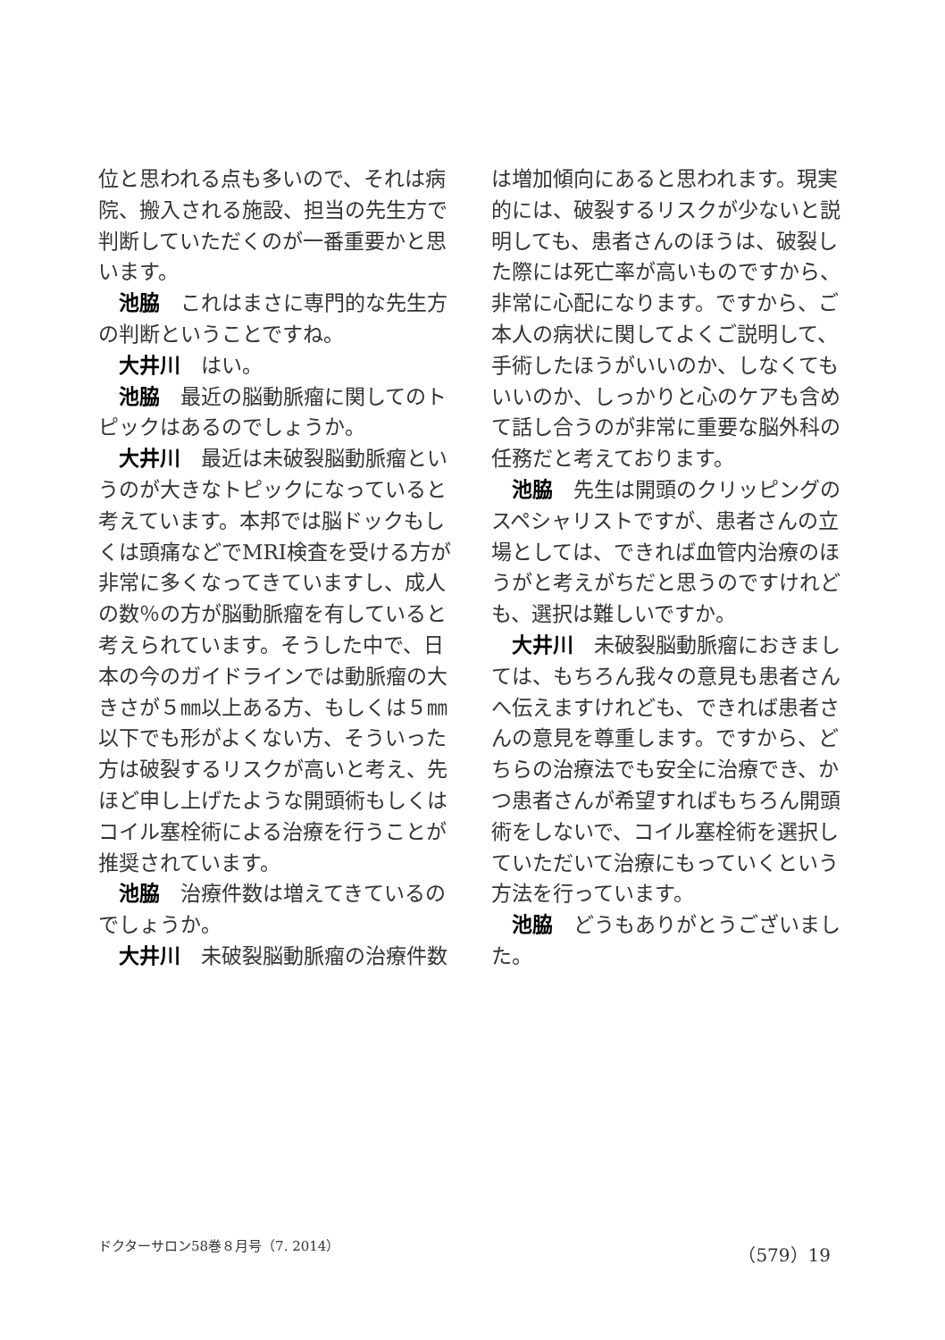位と思われる点も多いので、それは病院、搬入される施設、担当の先生方で判断していただくのが一番重要かと思います。
池脇　これはまさに専門的な先生方の判断ということですね。
大井川　はい。
池脇　最近の脳動脈瘤に関してのトピックはあるのでしょうか。
大井川　最近は未破裂脳動脈瘤というのが大きなトピックになっていると考えています。本邦では脳ドックもしくは頭痛などでMRI検査を受ける方が非常に多くなってきていますし、成人の数％の方が脳動脈瘤を有していると考えられています。そうした中で、日本の今のガイドラインでは動脈瘤の大きさが５㎜以上ある方、もしくは５㎜以下でも形がよくない方、そういった方は破裂するリスクが高いと考え、先ほど申し上げたような開頭術もしくはコイル塞栓術による治療を行うことが推奨されています。
池脇　治療件数は増えてきているのでしょうか。
大井川　未破裂脳動脈瘤の治療件数
は増加傾向にあると思われます。現実的には、破裂するリスクが少ないと説明しても、患者さんのほうは、破裂した際には死亡率が高いものですから、非常に心配になります。ですから、ご本人の病状に関してよくご説明して、手術したほうがいいのか、しなくてもいいのか、しっかりと心のケアも含めて話し合うのが非常に重要な脳外科の任務だと考えております。
池脇　先生は開頭のクリッピングのスペシャリストですが、患者さんの立場としては、できれば血管内治療のほうがと考えがちだと思うのですけれども、選択は難しいですか。
大井川　未破裂脳動脈瘤におきましては、もちろん我々の意見も患者さんへ伝えますけれども、できれば患者さんの意見を尊重します。ですから、どちらの治療法でも安全に治療でき、かつ患者さんが希望すればもちろん開頭術をしないで、コイル塞栓術を選択していただいて治療にもっていくという方法を行っています。
池脇　どうもありがとうございました。
ドクターサロン58巻８月号（7. 2014） （579）19